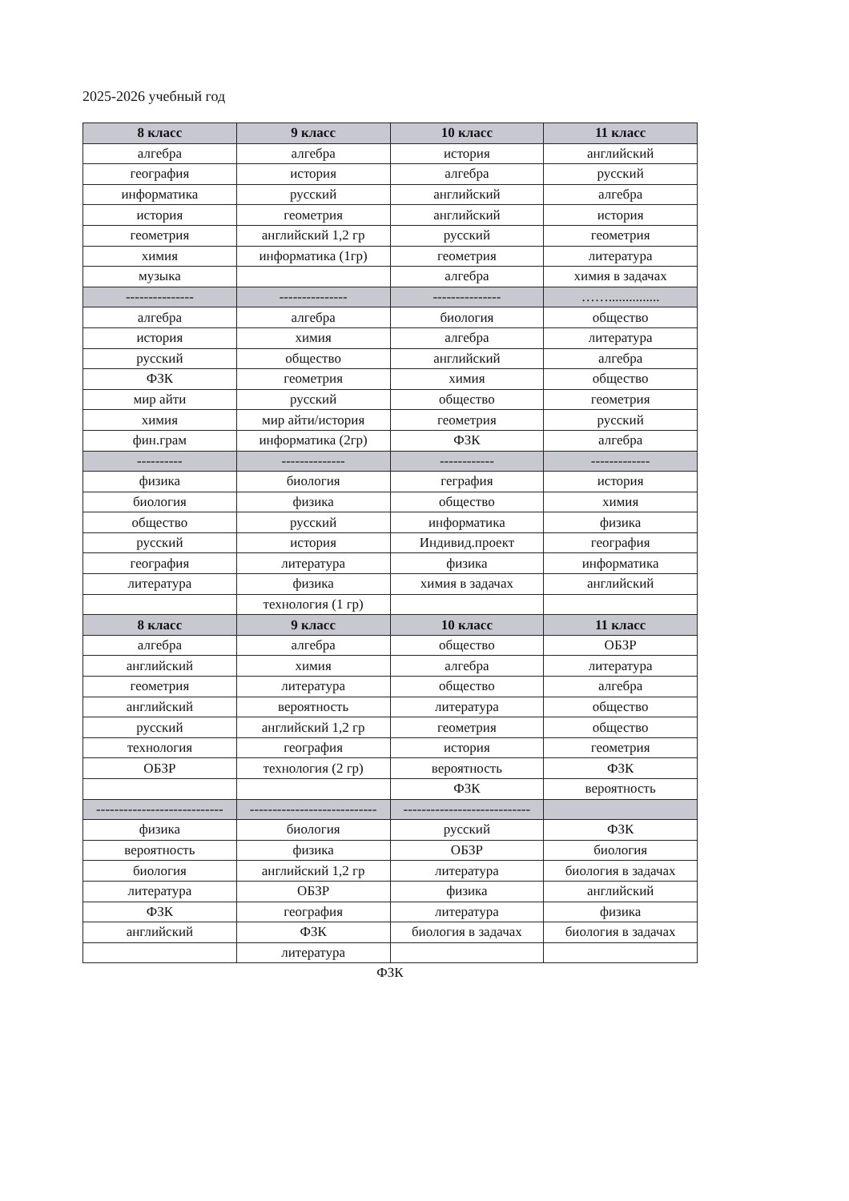2025-2026 учебный год
| 8 класс | 9 класс | 10 класс | 11 класс |
| --- | --- | --- | --- |
| алгебра | алгебра | история | английский |
| география | история | алгебра | русский |
| информатика | русский | английский | алгебра |
| история | геометрия | английский | история |
| геометрия | английский 1,2 гр | русский | геометрия |
| химия | информатика (1гр) | геометрия | литература |
| музыка | | алгебра | химия в задачах |
| --------------- | --------------- | --------------- | ……............... |
| алгебра | алгебра | биология | общество |
| история | химия | алгебра | литература |
| русский | общество | английский | алгебра |
| ФЗК | геометрия | химия | общество |
| мир айти | русский | общество | геометрия |
| химия | мир айти/история | геометрия | русский |
| фин.грам | информатика (2гр) | ФЗК | алгебра |
| ---------- | -------------- | ------------ | ------------- |
| физика | биология | геграфия | история |
| биология | физика | общество | химия |
| общество | русский | информатика | физика |
| русский | история | Индивид.проект | география |
| география | литература | физика | информатика |
| литература | физика | химия в задачах | английский |
| | технология (1 гр) | | |
| 8 класс | 9 класс | 10 класс | 11 класс |
| алгебра | алгебра | общество | ОБЗР |
| английский | химия | алгебра | литература |
| геометрия | литература | общество | алгебра |
| английский | вероятность | литература | общество |
| русский | английский 1,2 гр | геометрия | общество |
| технология | география | история | геометрия |
| ОБЗР | технология (2 гр) | вероятность | ФЗК |
| | | ФЗК | вероятность |
| ---------------------------- | ---------------------------- | ---------------------------- | |
| физика | биология | русский | ФЗК |
| вероятность | физика | ОБЗР | биология |
| биология | английский 1,2 гр | литература | биология в задачах |
| литература | ОБЗР | физика | английский |
| ФЗК | география | литература | физика |
| английский | ФЗК | биология в задачах | биология в задачах |
| | литература | | |
ФЗК